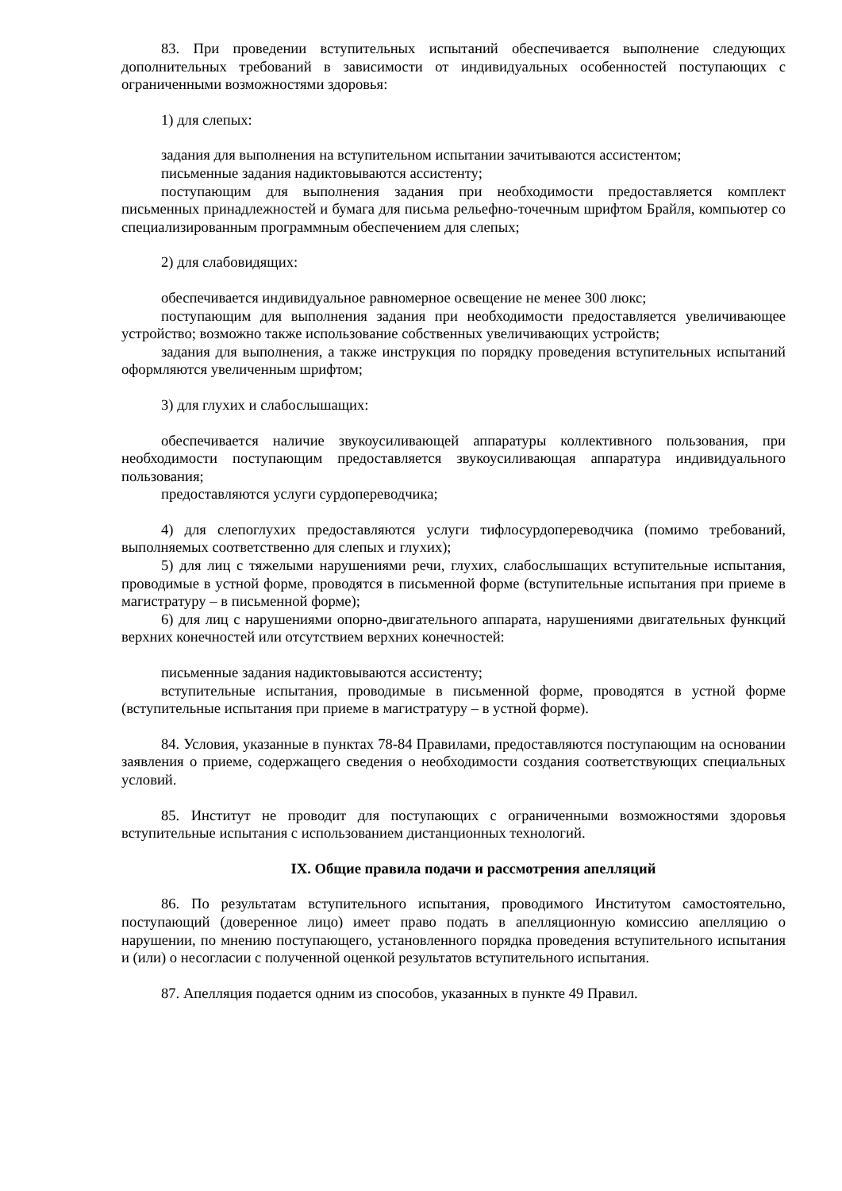83. При проведении вступительных испытаний обеспечивается выполнение следующих дополнительных требований в зависимости от индивидуальных особенностей поступающих с ограниченными возможностями здоровья:
1) для слепых:
задания для выполнения на вступительном испытании зачитываются ассистентом;
письменные задания надиктовываются ассистенту;
поступающим для выполнения задания при необходимости предоставляется комплект письменных принадлежностей и бумага для письма рельефно-точечным шрифтом Брайля, компьютер со специализированным программным обеспечением для слепых;
2) для слабовидящих:
обеспечивается индивидуальное равномерное освещение не менее 300 люкс;
поступающим для выполнения задания при необходимости предоставляется увеличивающее устройство; возможно также использование собственных увеличивающих устройств;
задания для выполнения, а также инструкция по порядку проведения вступительных испытаний оформляются увеличенным шрифтом;
3) для глухих и слабослышащих:
обеспечивается наличие звукоусиливающей аппаратуры коллективного пользования, при необходимости поступающим предоставляется звукоусиливающая аппаратура индивидуального пользования;
предоставляются услуги сурдопереводчика;
4) для слепоглухих предоставляются услуги тифлосурдопереводчика (помимо требований, выполняемых соответственно для слепых и глухих);
5) для лиц с тяжелыми нарушениями речи, глухих, слабослышащих вступительные испытания, проводимые в устной форме, проводятся в письменной форме (вступительные испытания при приеме в магистратуру – в письменной форме);
6) для лиц с нарушениями опорно-двигательного аппарата, нарушениями двигательных функций верхних конечностей или отсутствием верхних конечностей:
письменные задания надиктовываются ассистенту;
вступительные испытания, проводимые в письменной форме, проводятся в устной форме (вступительные испытания при приеме в магистратуру – в устной форме).
84. Условия, указанные в пунктах 78-84 Правилами, предоставляются поступающим на основании заявления о приеме, содержащего сведения о необходимости создания соответствующих специальных условий.
85. Институт не проводит для поступающих с ограниченными возможностями здоровья вступительные испытания с использованием дистанционных технологий.
IX. Общие правила подачи и рассмотрения апелляций
86. По результатам вступительного испытания, проводимого Институтом самостоятельно, поступающий (доверенное лицо) имеет право подать в апелляционную комиссию апелляцию о нарушении, по мнению поступающего, установленного порядка проведения вступительного испытания и (или) о несогласии с полученной оценкой результатов вступительного испытания.
87. Апелляция подается одним из способов, указанных в пункте 49 Правил.